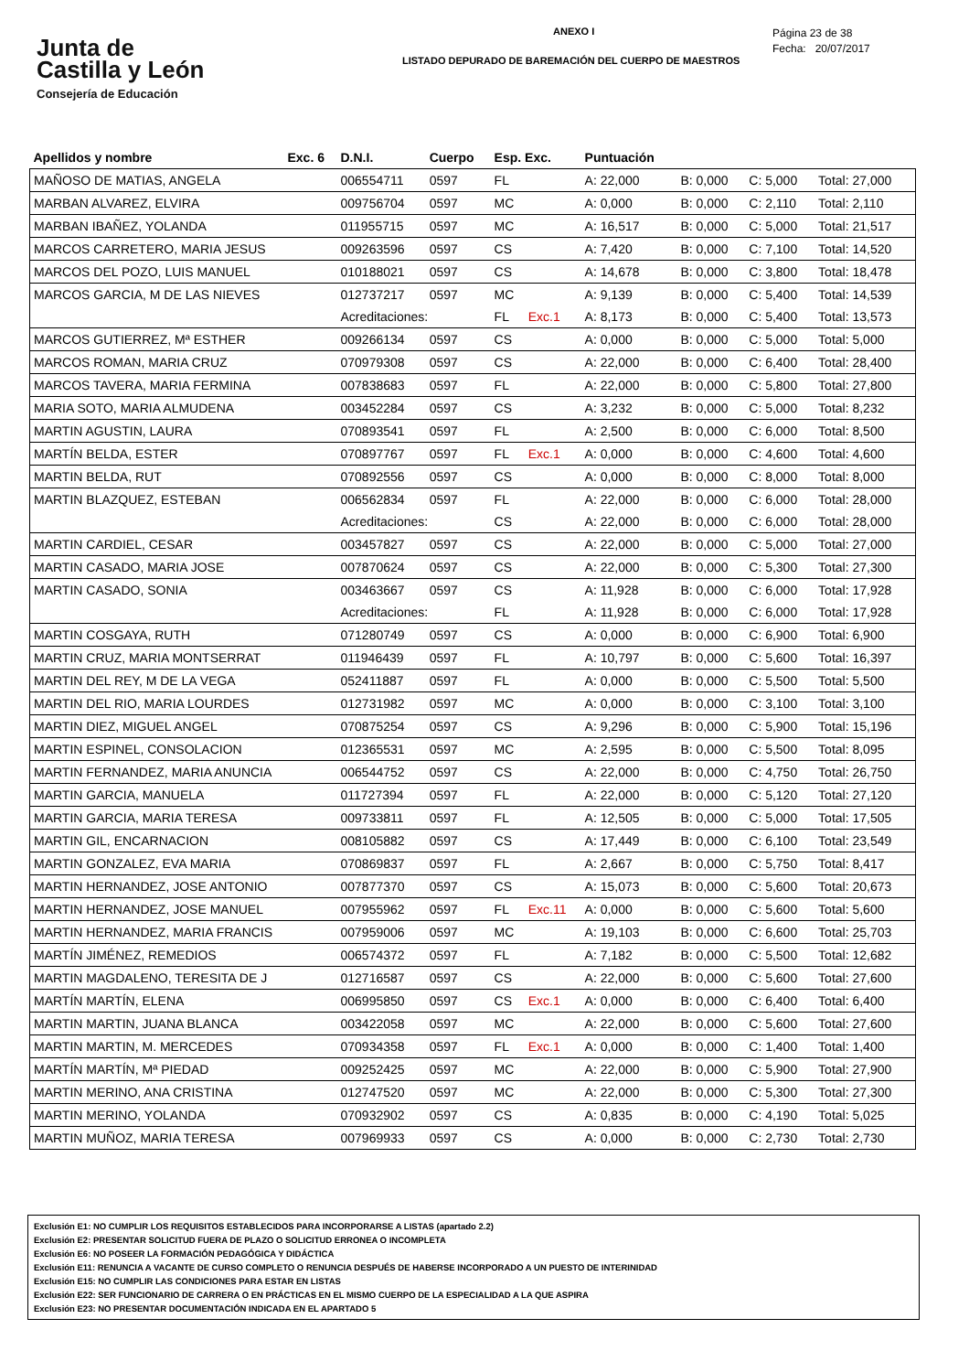Junta de
Castilla y León
Consejería de Educación
ANEXO I
LISTADO DEPURADO DE BAREMACIÓN DEL CUERPO DE MAESTROS
Página 23 de 38
Fecha: 20/07/2017
| Apellidos y nombre | Exc. 6 | D.N.I. | Cuerpo | Esp. Exc. | | Puntuación | | | |
| --- | --- | --- | --- | --- | --- | --- | --- | --- | --- |
| MAÑOSO DE MATIAS, ANGELA | | 006554711 | 0597 | FL | | A: 22,000 | B: 0,000 | C: 5,000 | Total: 27,000 |
| MARBAN ALVAREZ, ELVIRA | | 009756704 | 0597 | MC | | A: 0,000 | B: 0,000 | C: 2,110 | Total: 2,110 |
| MARBAN IBAÑEZ, YOLANDA | | 011955715 | 0597 | MC | | A: 16,517 | B: 0,000 | C: 5,000 | Total: 21,517 |
| MARCOS CARRETERO, MARIA JESUS | | 009263596 | 0597 | CS | | A: 7,420 | B: 0,000 | C: 7,100 | Total: 14,520 |
| MARCOS DEL POZO, LUIS MANUEL | | 010188021 | 0597 | CS | | A: 14,678 | B: 0,000 | C: 3,800 | Total: 18,478 |
| MARCOS GARCIA, M DE LAS NIEVES | | 012737217 | 0597 | MC | | A: 9,139 | B: 0,000 | C: 5,400 | Total: 14,539 |
| | | Acreditaciones: | | FL | Exc.1 | A: 8,173 | B: 0,000 | C: 5,400 | Total: 13,573 |
| MARCOS GUTIERREZ, Mª ESTHER | | 009266134 | 0597 | CS | | A: 0,000 | B: 0,000 | C: 5,000 | Total: 5,000 |
| MARCOS ROMAN, MARIA CRUZ | | 070979308 | 0597 | CS | | A: 22,000 | B: 0,000 | C: 6,400 | Total: 28,400 |
| MARCOS TAVERA, MARIA FERMINA | | 007838683 | 0597 | FL | | A: 22,000 | B: 0,000 | C: 5,800 | Total: 27,800 |
| MARIA SOTO, MARIA ALMUDENA | | 003452284 | 0597 | CS | | A: 3,232 | B: 0,000 | C: 5,000 | Total: 8,232 |
| MARTIN AGUSTIN, LAURA | | 070893541 | 0597 | FL | | A: 2,500 | B: 0,000 | C: 6,000 | Total: 8,500 |
| MARTÍN BELDA, ESTER | | 070897767 | 0597 | FL | Exc.1 | A: 0,000 | B: 0,000 | C: 4,600 | Total: 4,600 |
| MARTIN BELDA, RUT | | 070892556 | 0597 | CS | | A: 0,000 | B: 0,000 | C: 8,000 | Total: 8,000 |
| MARTIN BLAZQUEZ, ESTEBAN | | 006562834 | 0597 | FL | | A: 22,000 | B: 0,000 | C: 6,000 | Total: 28,000 |
| | | Acreditaciones: | | CS | | A: 22,000 | B: 0,000 | C: 6,000 | Total: 28,000 |
| MARTIN CARDIEL, CESAR | | 003457827 | 0597 | CS | | A: 22,000 | B: 0,000 | C: 5,000 | Total: 27,000 |
| MARTIN CASADO, MARIA JOSE | | 007870624 | 0597 | CS | | A: 22,000 | B: 0,000 | C: 5,300 | Total: 27,300 |
| MARTIN CASADO, SONIA | | 003463667 | 0597 | CS | | A: 11,928 | B: 0,000 | C: 6,000 | Total: 17,928 |
| | | Acreditaciones: | | FL | | A: 11,928 | B: 0,000 | C: 6,000 | Total: 17,928 |
| MARTIN COSGAYA, RUTH | | 071280749 | 0597 | CS | | A: 0,000 | B: 0,000 | C: 6,900 | Total: 6,900 |
| MARTIN CRUZ, MARIA MONTSERRAT | | 011946439 | 0597 | FL | | A: 10,797 | B: 0,000 | C: 5,600 | Total: 16,397 |
| MARTIN DEL REY, M DE LA VEGA | | 052411887 | 0597 | FL | | A: 0,000 | B: 0,000 | C: 5,500 | Total: 5,500 |
| MARTIN DEL RIO, MARIA LOURDES | | 012731982 | 0597 | MC | | A: 0,000 | B: 0,000 | C: 3,100 | Total: 3,100 |
| MARTIN DIEZ, MIGUEL ANGEL | | 070875254 | 0597 | CS | | A: 9,296 | B: 0,000 | C: 5,900 | Total: 15,196 |
| MARTIN ESPINEL, CONSOLACION | | 012365531 | 0597 | MC | | A: 2,595 | B: 0,000 | C: 5,500 | Total: 8,095 |
| MARTIN FERNANDEZ, MARIA ANUNCIA | | 006544752 | 0597 | CS | | A: 22,000 | B: 0,000 | C: 4,750 | Total: 26,750 |
| MARTIN GARCIA, MANUELA | | 011727394 | 0597 | FL | | A: 22,000 | B: 0,000 | C: 5,120 | Total: 27,120 |
| MARTIN GARCIA, MARIA TERESA | | 009733811 | 0597 | FL | | A: 12,505 | B: 0,000 | C: 5,000 | Total: 17,505 |
| MARTIN GIL, ENCARNACION | | 008105882 | 0597 | CS | | A: 17,449 | B: 0,000 | C: 6,100 | Total: 23,549 |
| MARTIN GONZALEZ, EVA MARIA | | 070869837 | 0597 | FL | | A: 2,667 | B: 0,000 | C: 5,750 | Total: 8,417 |
| MARTIN HERNANDEZ, JOSE ANTONIO | | 007877370 | 0597 | CS | | A: 15,073 | B: 0,000 | C: 5,600 | Total: 20,673 |
| MARTIN HERNANDEZ, JOSE MANUEL | | 007955962 | 0597 | FL | Exc.11 | A: 0,000 | B: 0,000 | C: 5,600 | Total: 5,600 |
| MARTIN HERNANDEZ, MARIA FRANCIS | | 007959006 | 0597 | MC | | A: 19,103 | B: 0,000 | C: 6,600 | Total: 25,703 |
| MARTÍN JIMÉNEZ, REMEDIOS | | 006574372 | 0597 | FL | | A: 7,182 | B: 0,000 | C: 5,500 | Total: 12,682 |
| MARTIN MAGDALENO, TERESITA DE J | | 012716587 | 0597 | CS | | A: 22,000 | B: 0,000 | C: 5,600 | Total: 27,600 |
| MARTÍN MARTÍN, ELENA | | 006995850 | 0597 | CS | Exc.1 | A: 0,000 | B: 0,000 | C: 6,400 | Total: 6,400 |
| MARTIN MARTIN, JUANA BLANCA | | 003422058 | 0597 | MC | | A: 22,000 | B: 0,000 | C: 5,600 | Total: 27,600 |
| MARTIN MARTIN, M. MERCEDES | | 070934358 | 0597 | FL | Exc.1 | A: 0,000 | B: 0,000 | C: 1,400 | Total: 1,400 |
| MARTÍN MARTÍN, Mª PIEDAD | | 009252425 | 0597 | MC | | A: 22,000 | B: 0,000 | C: 5,900 | Total: 27,900 |
| MARTIN MERINO, ANA CRISTINA | | 012747520 | 0597 | MC | | A: 22,000 | B: 0,000 | C: 5,300 | Total: 27,300 |
| MARTIN MERINO, YOLANDA | | 070932902 | 0597 | CS | | A: 0,835 | B: 0,000 | C: 4,190 | Total: 5,025 |
| MARTIN MUÑOZ, MARIA TERESA | | 007969933 | 0597 | CS | | A: 0,000 | B: 0,000 | C: 2,730 | Total: 2,730 |
Exclusión E1: NO CUMPLIR LOS REQUISITOS ESTABLECIDOS PARA INCORPORARSE A LISTAS (apartado 2.2)
Exclusión E2: PRESENTAR SOLICITUD FUERA DE PLAZO O SOLICITUD ERRONEA O INCOMPLETA
Exclusión E6: NO POSEER LA FORMACIÓN PEDAGÓGICA Y DIDÁCTICA
Exclusión E11: RENUNCIA A VACANTE DE CURSO COMPLETO O RENUNCIA DESPUÉS DE HABERSE INCORPORADO A UN PUESTO DE INTERINIDAD
Exclusión E15: NO CUMPLIR LAS CONDICIONES PARA ESTAR EN LISTAS
Exclusión E22: SER FUNCIONARIO DE CARRERA O EN PRÁCTICAS EN EL MISMO CUERPO DE LA ESPECIALIDAD A LA QUE ASPIRA
Exclusión E23: NO PRESENTAR DOCUMENTACIÓN INDICADA EN EL APARTADO 5